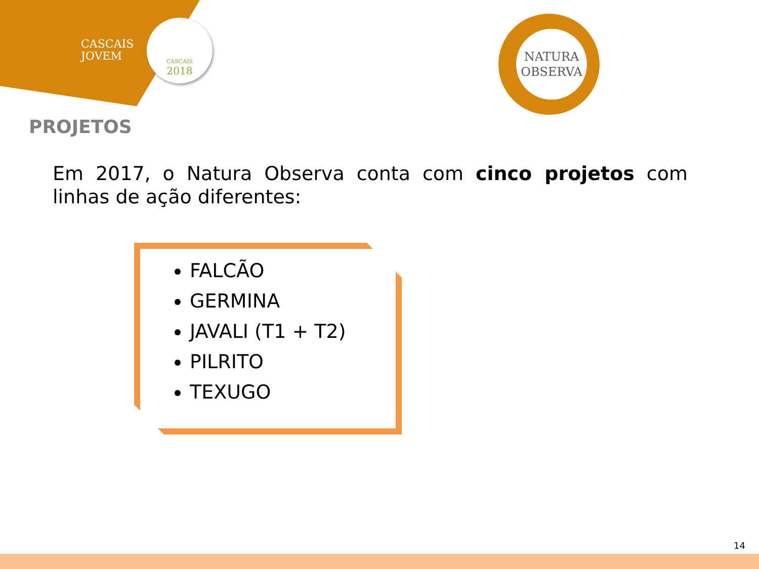CASCAIS
JOVEM
CASCAIS
2018
NATURA
OBSERVA
PROJETOS
Em 2017, o Natura Observa conta com cinco projetos com linhas de ação diferentes:
FALCÃO
GERMINA
JAVALI (T1 + T2)
PILRITO
TEXUGO
14